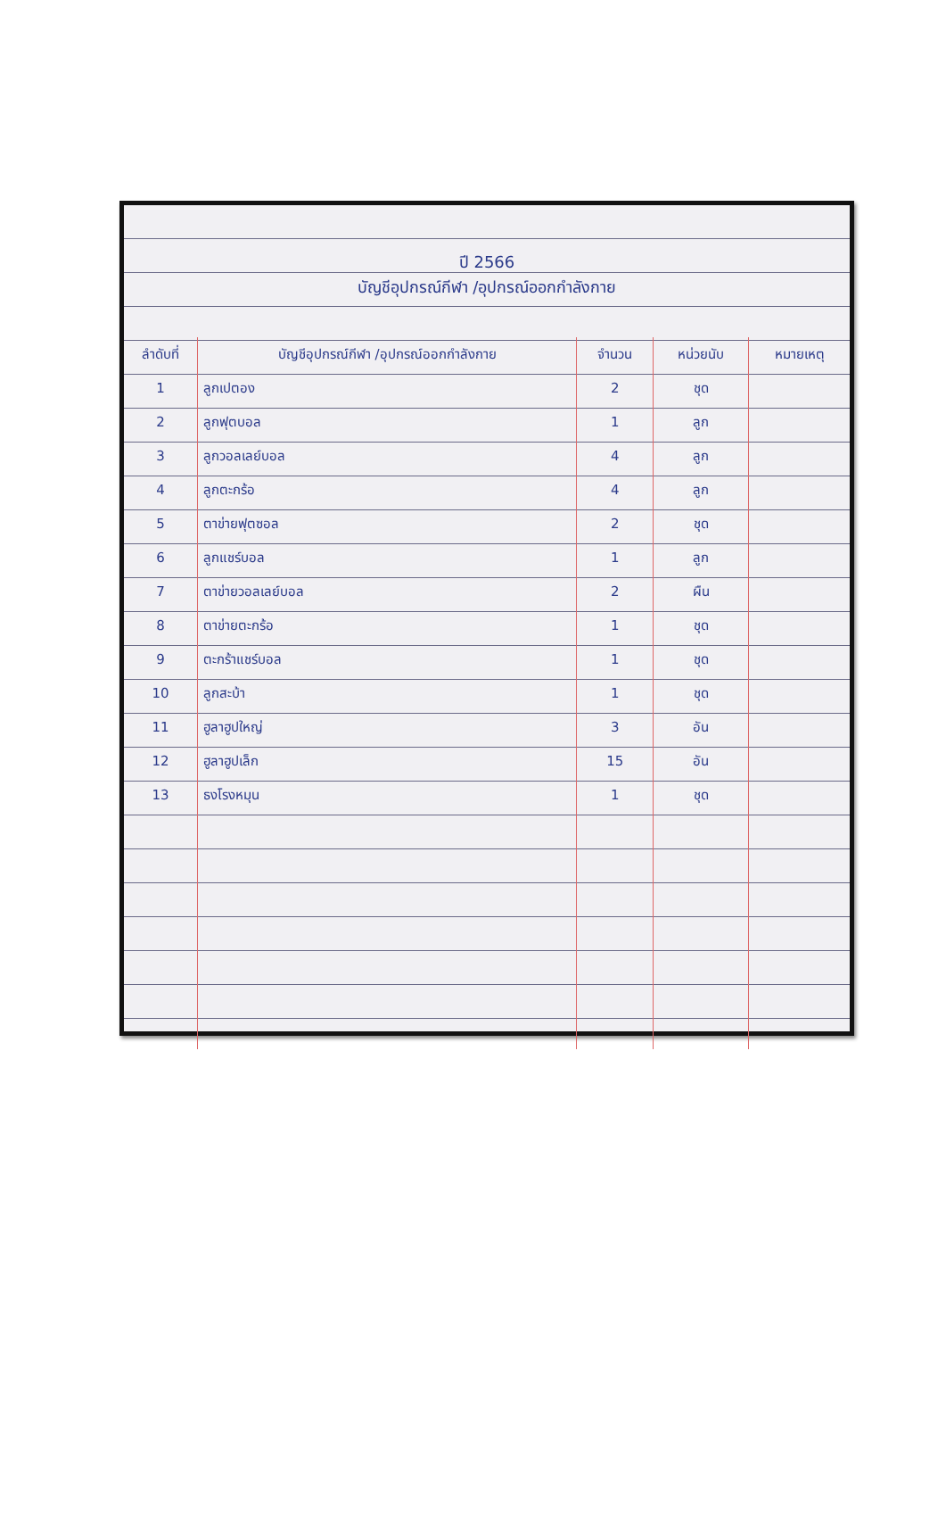ปี 2566
บัญชีอุปกรณ์กีฬา /อุปกรณ์ออกกำลังกาย
| ลำดับที่ | บัญชีอุปกรณ์กีฬา /อุปกรณ์ออกกำลังกาย | จำนวน | หน่วยนับ | หมายเหตุ |
| --- | --- | --- | --- | --- |
| 1 | ลูกเปตอง | 2 | ชุด | |
| 2 | ลูกฟุตบอล | 1 | ลูก | |
| 3 | ลูกวอลเลย์บอล | 4 | ลูก | |
| 4 | ลูกตะกร้อ | 4 | ลูก | |
| 5 | ตาข่ายฟุตซอล | 2 | ชุด | |
| 6 | ลูกแชร์บอล | 1 | ลูก | |
| 7 | ตาข่ายวอลเลย์บอล | 2 | ผืน | |
| 8 | ตาข่ายตะกร้อ | 1 | ชุด | |
| 9 | ตะกร้าแชร์บอล | 1 | ชุด | |
| 10 | ลูกสะบ้า | 1 | ชุด | |
| 11 | ฮูลาฮูปใหญ่ | 3 | อัน | |
| 12 | ฮูลาฮูปเล็ก | 15 | อัน | |
| 13 | ธงโรงหมุน | 1 | ชุด | |